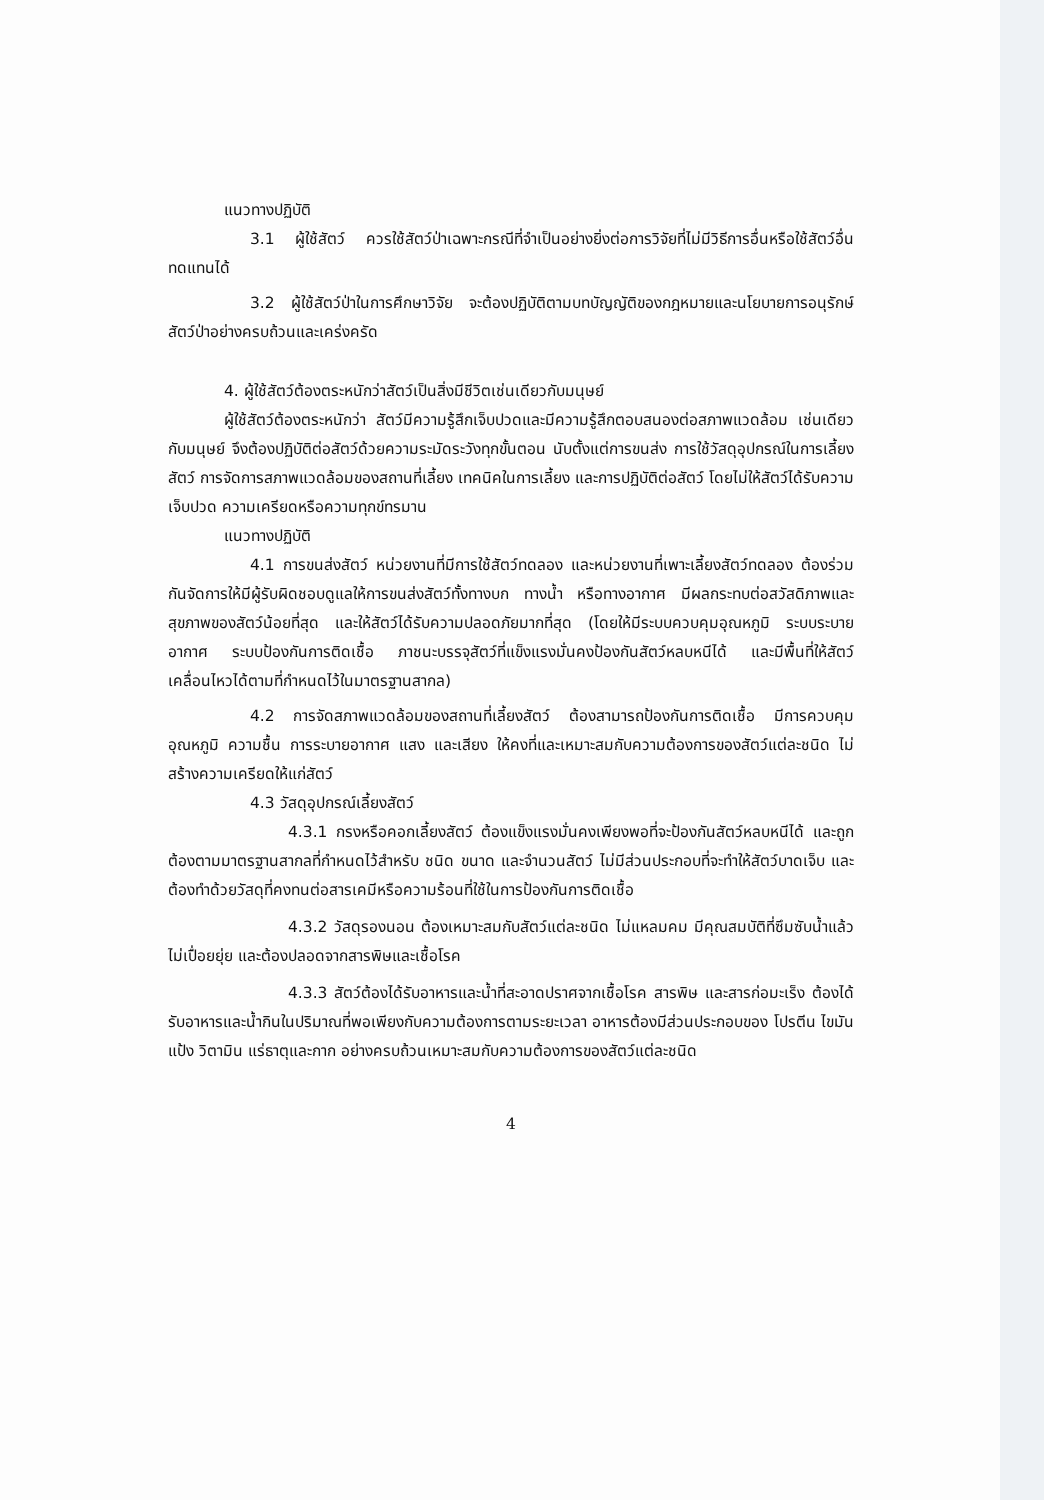แนวทางปฏิบัติ
3.1 ผู้ใช้สัตว์ ควรใช้สัตว์ป่าเฉพาะกรณีที่จำเป็นอย่างยิ่งต่อการวิจัยที่ไม่มีวิธีการอื่นหรือใช้สัตว์อื่นทดแทนได้
3.2 ผู้ใช้สัตว์ป่าในการศึกษาวิจัย จะต้องปฏิบัติตามบทบัญญัติของกฎหมายและนโยบายการอนุรักษ์สัตว์ป่าอย่างครบถ้วนและเคร่งครัด
4. ผู้ใช้สัตว์ต้องตระหนักว่าสัตว์เป็นสิ่งมีชีวิตเช่นเดียวกับมนุษย์
ผู้ใช้สัตว์ต้องตระหนักว่า สัตว์มีความรู้สึกเจ็บปวดและมีความรู้สึกตอบสนองต่อสภาพแวดล้อม เช่นเดียวกับมนุษย์ จึงต้องปฏิบัติต่อสัตว์ด้วยความระมัดระวังทุกขั้นตอน นับตั้งแต่การขนส่ง การใช้วัสดุอุปกรณ์ในการเลี้ยงสัตว์ การจัดการสภาพแวดล้อมของสถานที่เลี้ยง เทคนิคในการเลี้ยง และการปฏิบัติต่อสัตว์ โดยไม่ให้สัตว์ได้รับความเจ็บปวด ความเครียดหรือความทุกข์ทรมาน
แนวทางปฏิบัติ
4.1 การขนส่งสัตว์ หน่วยงานที่มีการใช้สัตว์ทดลอง และหน่วยงานที่เพาะเลี้ยงสัตว์ทดลอง ต้องร่วมกันจัดการให้มีผู้รับผิดชอบดูแลให้การขนส่งสัตว์ทั้งทางบก ทางน้ำ หรือทางอากาศ มีผลกระทบต่อสวัสดิภาพและสุขภาพของสัตว์น้อยที่สุด และให้สัตว์ได้รับความปลอดภัยมากที่สุด (โดยให้มีระบบควบคุมอุณหภูมิ ระบบระบายอากาศ ระบบป้องกันการติดเชื้อ ภาชนะบรรจุสัตว์ที่แข็งแรงมั่นคงป้องกันสัตว์หลบหนีได้ และมีพื้นที่ให้สัตว์เคลื่อนไหวได้ตามที่กำหนดไว้ในมาตรฐานสากล)
4.2 การจัดสภาพแวดล้อมของสถานที่เลี้ยงสัตว์ ต้องสามารถป้องกันการติดเชื้อ มีการควบคุมอุณหภูมิ ความชื้น การระบายอากาศ แสง และเสียง ให้คงที่และเหมาะสมกับความต้องการของสัตว์แต่ละชนิด ไม่สร้างความเครียดให้แก่สัตว์
4.3 วัสดุอุปกรณ์เลี้ยงสัตว์
4.3.1 กรงหรือคอกเลี้ยงสัตว์ ต้องแข็งแรงมั่นคงเพียงพอที่จะป้องกันสัตว์หลบหนีได้ และถูกต้องตามมาตรฐานสากลที่กำหนดไว้สำหรับ ชนิด ขนาด และจำนวนสัตว์ ไม่มีส่วนประกอบที่จะทำให้สัตว์บาดเจ็บ และต้องทำด้วยวัสดุที่คงทนต่อสารเคมีหรือความร้อนที่ใช้ในการป้องกันการติดเชื้อ
4.3.2 วัสดุรองนอน ต้องเหมาะสมกับสัตว์แต่ละชนิด ไม่แหลมคม มีคุณสมบัติที่ซึมซับน้ำแล้วไม่เปื่อยยุ่ย และต้องปลอดจากสารพิษและเชื้อโรค
4.3.3 สัตว์ต้องได้รับอาหารและน้ำที่สะอาดปราศจากเชื้อโรค สารพิษ และสารก่อมะเร็ง ต้องได้รับอาหารและน้ำกินในปริมาณที่พอเพียงกับความต้องการตามระยะเวลา อาหารต้องมีส่วนประกอบของ โปรตีน ไขมัน แป้ง วิตามิน แร่ธาตุและกาก อย่างครบถ้วนเหมาะสมกับความต้องการของสัตว์แต่ละชนิด
4